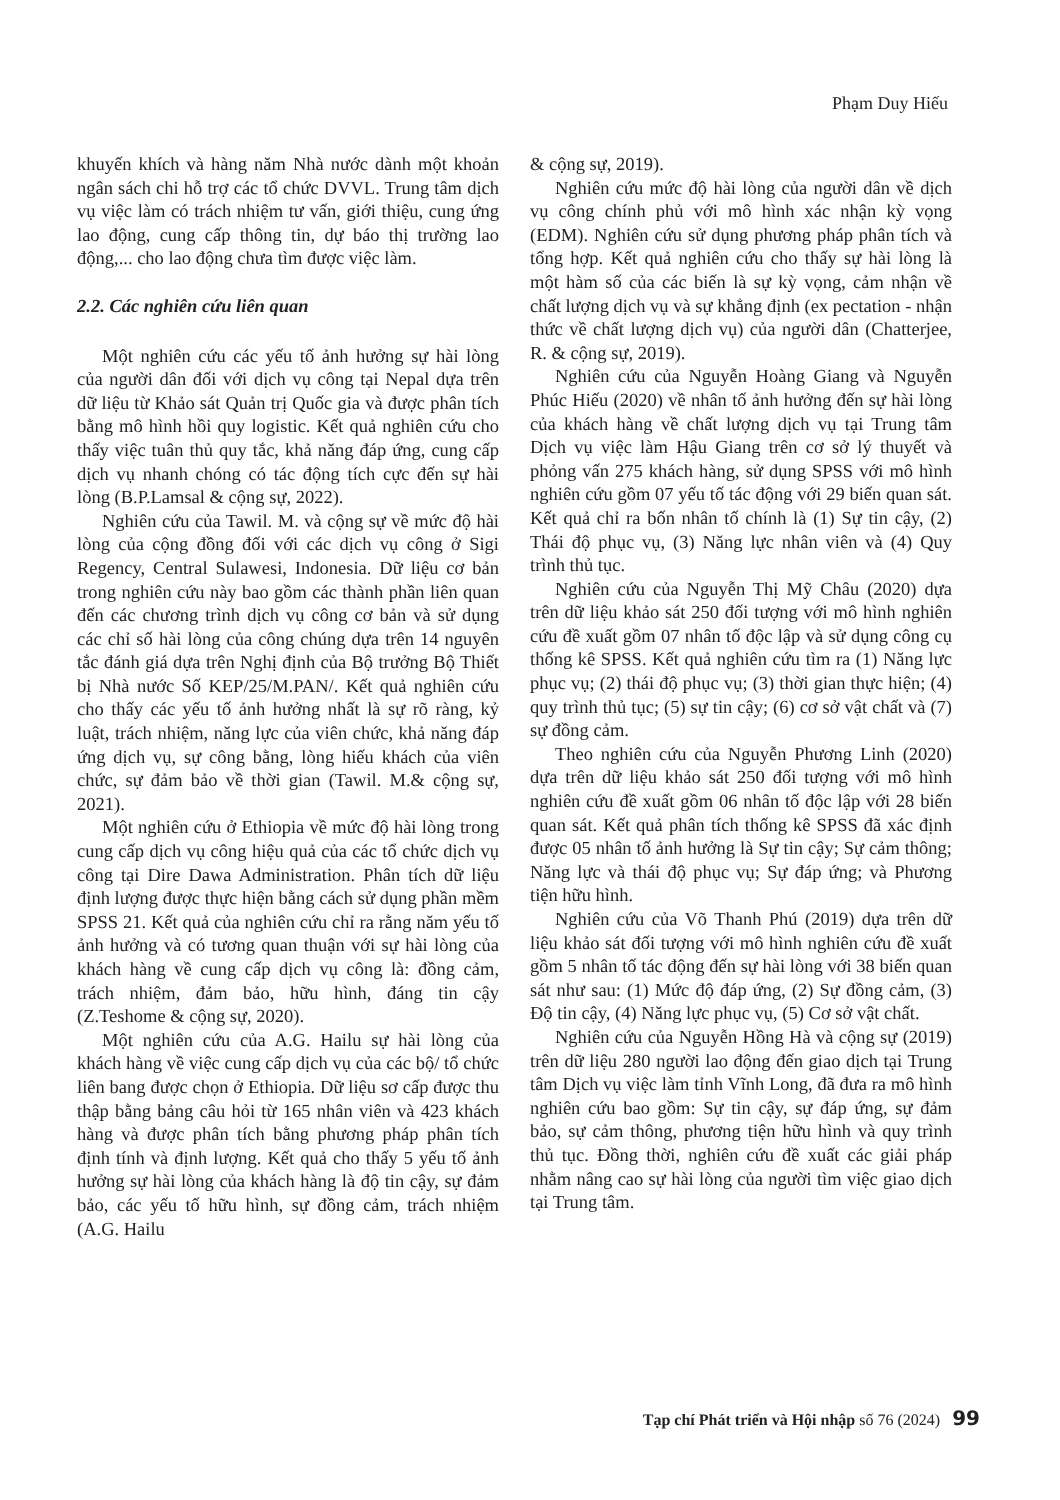Phạm Duy Hiếu
khuyến khích và hàng năm Nhà nước dành một khoản ngân sách chi hỗ trợ các tổ chức DVVL. Trung tâm dịch vụ việc làm có trách nhiệm tư vấn, giới thiệu, cung ứng lao động, cung cấp thông tin, dự báo thị trường lao động,... cho lao động chưa tìm được việc làm.
2.2. Các nghiên cứu liên quan
Một nghiên cứu các yếu tố ảnh hưởng sự hài lòng của người dân đối với dịch vụ công tại Nepal dựa trên dữ liệu từ Khảo sát Quản trị Quốc gia và được phân tích bằng mô hình hồi quy logistic. Kết quả nghiên cứu cho thấy việc tuân thủ quy tắc, khả năng đáp ứng, cung cấp dịch vụ nhanh chóng có tác động tích cực đến sự hài lòng (B.P.Lamsal & cộng sự, 2022).
Nghiên cứu của Tawil. M. và cộng sự về mức độ hài lòng của cộng đồng đối với các dịch vụ công ở Sigi Regency, Central Sulawesi, Indonesia. Dữ liệu cơ bản trong nghiên cứu này bao gồm các thành phần liên quan đến các chương trình dịch vụ công cơ bản và sử dụng các chỉ số hài lòng của công chúng dựa trên 14 nguyên tắc đánh giá dựa trên Nghị định của Bộ trưởng Bộ Thiết bị Nhà nước Số KEP/25/M.PAN/. Kết quả nghiên cứu cho thấy các yếu tố ảnh hưởng nhất là sự rõ ràng, kỷ luật, trách nhiệm, năng lực của viên chức, khả năng đáp ứng dịch vụ, sự công bằng, lòng hiếu khách của viên chức, sự đảm bảo về thời gian (Tawil. M.& cộng sự, 2021).
Một nghiên cứu ở Ethiopia về mức độ hài lòng trong cung cấp dịch vụ công hiệu quả của các tổ chức dịch vụ công tại Dire Dawa Administration. Phân tích dữ liệu định lượng được thực hiện bằng cách sử dụng phần mềm SPSS 21. Kết quả của nghiên cứu chỉ ra rằng năm yếu tố ảnh hưởng và có tương quan thuận với sự hài lòng của khách hàng về cung cấp dịch vụ công là: đồng cảm, trách nhiệm, đảm bảo, hữu hình, đáng tin cậy (Z.Teshome & cộng sự, 2020).
Một nghiên cứu của A.G. Hailu sự hài lòng của khách hàng về việc cung cấp dịch vụ của các bộ/ tổ chức liên bang được chọn ở Ethiopia. Dữ liệu sơ cấp được thu thập bằng bảng câu hỏi từ 165 nhân viên và 423 khách hàng và được phân tích bằng phương pháp phân tích định tính và định lượng. Kết quả cho thấy 5 yếu tố ảnh hưởng sự hài lòng của khách hàng là độ tin cậy, sự đảm bảo, các yếu tố hữu hình, sự đồng cảm, trách nhiệm (A.G. Hailu
& cộng sự, 2019).
Nghiên cứu mức độ hài lòng của người dân về dịch vụ công chính phủ với mô hình xác nhận kỳ vọng (EDM). Nghiên cứu sử dụng phương pháp phân tích và tổng hợp. Kết quả nghiên cứu cho thấy sự hài lòng là một hàm số của các biến là sự kỳ vọng, cảm nhận về chất lượng dịch vụ và sự khẳng định (ex pectation - nhận thức về chất lượng dịch vụ) của người dân (Chatterjee, R. & cộng sự, 2019).
Nghiên cứu của Nguyễn Hoàng Giang và Nguyễn Phúc Hiếu (2020) về nhân tố ảnh hưởng đến sự hài lòng của khách hàng về chất lượng dịch vụ tại Trung tâm Dịch vụ việc làm Hậu Giang trên cơ sở lý thuyết và phỏng vấn 275 khách hàng, sử dụng SPSS với mô hình nghiên cứu gồm 07 yếu tố tác động với 29 biến quan sát. Kết quả chỉ ra bốn nhân tố chính là (1) Sự tin cậy, (2) Thái độ phục vụ, (3) Năng lực nhân viên và (4) Quy trình thủ tục.
Nghiên cứu của Nguyễn Thị Mỹ Châu (2020) dựa trên dữ liệu khảo sát 250 đối tượng với mô hình nghiên cứu đề xuất gồm 07 nhân tố độc lập và sử dụng công cụ thống kê SPSS. Kết quả nghiên cứu tìm ra (1) Năng lực phục vụ; (2) thái độ phục vụ; (3) thời gian thực hiện; (4) quy trình thủ tục; (5) sự tin cậy; (6) cơ sở vật chất và (7) sự đồng cảm.
Theo nghiên cứu của Nguyễn Phương Linh (2020) dựa trên dữ liệu khảo sát 250 đối tượng với mô hình nghiên cứu đề xuất gồm 06 nhân tố độc lập với 28 biến quan sát. Kết quả phân tích thống kê SPSS đã xác định được 05 nhân tố ảnh hưởng là Sự tin cậy; Sự cảm thông; Năng lực và thái độ phục vụ; Sự đáp ứng; và Phương tiện hữu hình.
Nghiên cứu của Võ Thanh Phú (2019) dựa trên dữ liệu khảo sát đối tượng với mô hình nghiên cứu đề xuất gồm 5 nhân tố tác động đến sự hài lòng với 38 biến quan sát như sau: (1) Mức độ đáp ứng, (2) Sự đồng cảm, (3) Độ tin cậy, (4) Năng lực phục vụ, (5) Cơ sở vật chất.
Nghiên cứu của Nguyễn Hồng Hà và cộng sự (2019) trên dữ liệu 280 người lao động đến giao dịch tại Trung tâm Dịch vụ việc làm tỉnh Vĩnh Long, đã đưa ra mô hình nghiên cứu bao gồm: Sự tin cậy, sự đáp ứng, sự đảm bảo, sự cảm thông, phương tiện hữu hình và quy trình thủ tục. Đồng thời, nghiên cứu đề xuất các giải pháp nhằm nâng cao sự hài lòng của người tìm việc giao dịch tại Trung tâm.
Tạp chí Phát triển và Hội nhập số 76 (2024) 99